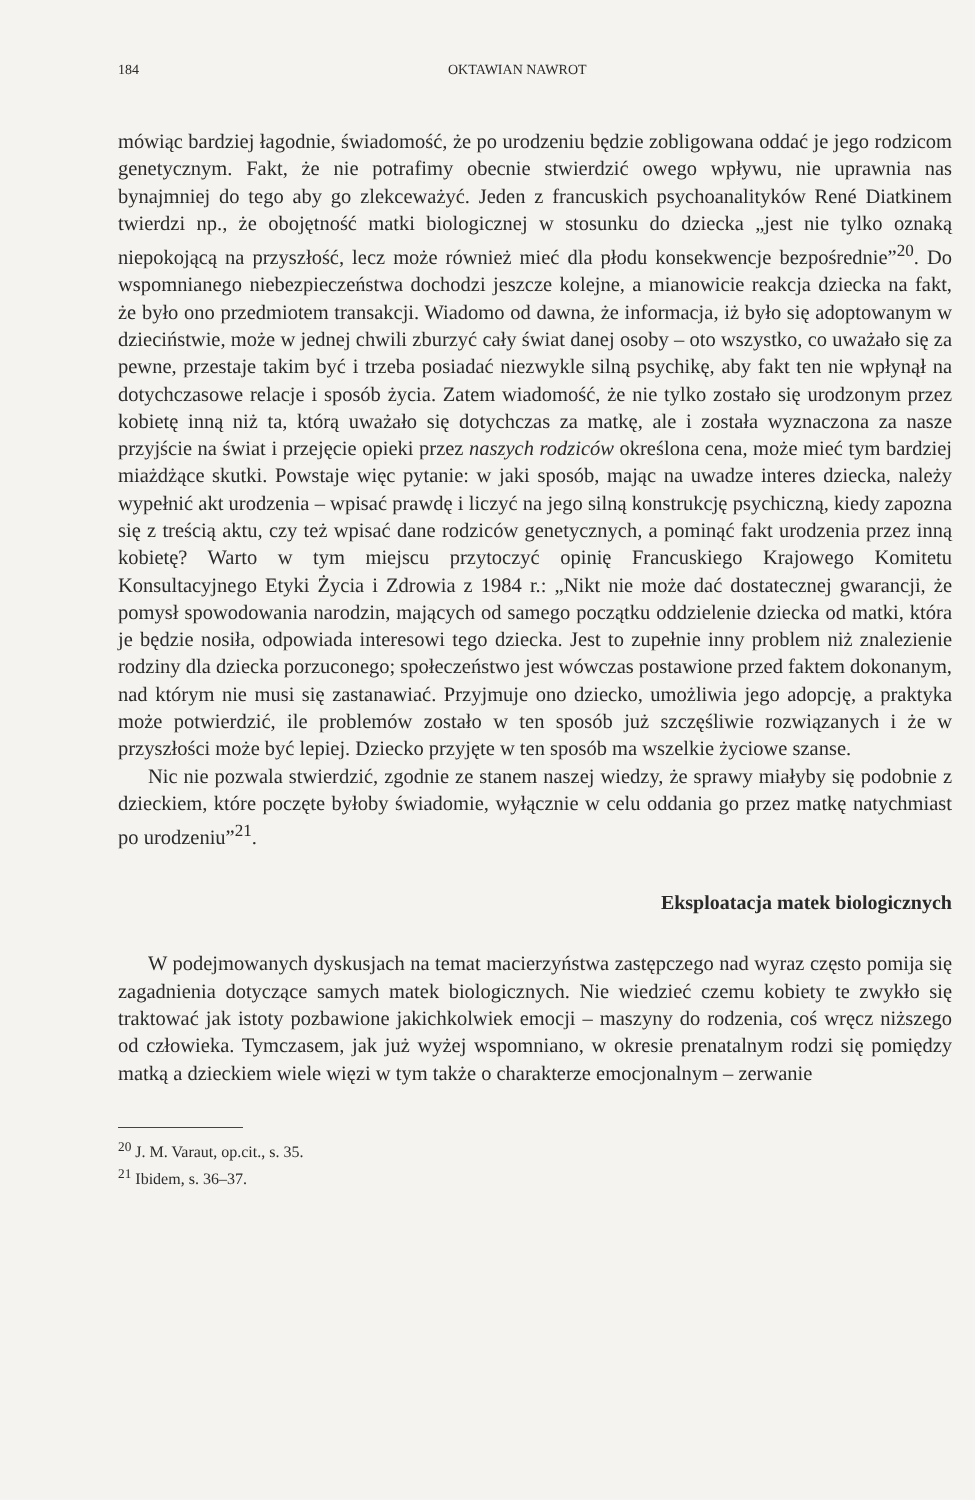184 OKTAWIAN NAWROT
mówiąc bardziej łagodnie, świadomość, że po urodzeniu będzie zobligowana oddać je jego rodzicom genetycznym. Fakt, że nie potrafimy obecnie stwierdzić owego wpływu, nie uprawnia nas bynajmniej do tego aby go zlekceważyć. Jeden z francuskich psychoanalityków René Diatkinem twierdzi np., że obojętność matki biologicznej w stosunku do dziecka „jest nie tylko oznaką niepokojącą na przyszłość, lecz może również mieć dla płodu konsekwencje bezpośrednie”<sup>20</sup>. Do wspomnianego niebezpieczeństwa dochodzi jeszcze kolejne, a mianowicie reakcja dziecka na fakt, że było ono przedmiotem transakcji. Wiadomo od dawna, że informacja, iż było się adoptowanym w dzieciństwie, może w jednej chwili zburzyć cały świat danej osoby – oto wszystko, co uważało się za pewne, przestaje takim być i trzeba posiadać niezwykle silną psychikę, aby fakt ten nie wpłynął na dotychczasowe relacje i sposób życia. Zatem wiadomość, że nie tylko zostało się urodzonym przez kobietę inną niż ta, którą uważało się dotychczas za matkę, ale i została wyznaczona za nasze przyjście na świat i przejęcie opieki przez naszych rodziców określona cena, może mieć tym bardziej miażdżące skutki. Powstaje więc pytanie: w jaki sposób, mając na uwadze interes dziecka, należy wypełnić akt urodzenia – wpisać prawdę i liczyć na jego silną konstrukcję psychiczną, kiedy zapozna się z treścią aktu, czy też wpisać dane rodziców genetycznych, a pominąć fakt urodzenia przez inną kobietę? Warto w tym miejscu przytoczyć opinię Francuskiego Krajowego Komitetu Konsultacyjnego Etyki Życia i Zdrowia z 1984 r.: „Nikt nie może dać dostatecznej gwarancji, że pomysł spowodowania narodzin, mających od samego początku oddzielenie dziecka od matki, która je będzie nosiła, odpowiada interesowi tego dziecka. Jest to zupełnie inny problem niż znalezienie rodziny dla dziecka porzuconego; społeczeństwo jest wówczas postawione przed faktem dokonanym, nad którym nie musi się zastanawiać. Przyjmuje ono dziecko, umożliwia jego adopcję, a praktyka może potwierdzić, ile problemów zostało w ten sposób już szczęśliwie rozwiązanych i że w przyszłości może być lepiej. Dziecko przyjęte w ten sposób ma wszelkie życiowe szanse.
Nic nie pozwala stwierdzić, zgodnie ze stanem naszej wiedzy, że sprawy miałyby się podobnie z dzieckiem, które poczęte byłoby świadomie, wyłącznie w celu oddania go przez matkę natychmiast po urodzeniu”<sup>21</sup>.
Eksploatacja matek biologicznych
W podejmowanych dyskusjach na temat macierzyństwa zastępczego nad wyraz często pomija się zagadnienia dotyczące samych matek biologicznych. Nie wiedzieć czemu kobiety te zwykło się traktować jak istoty pozbawione jakichkolwiek emocji – maszyny do rodzenia, coś wręcz niższego od człowieka. Tymczasem, jak już wyżej wspomniano, w okresie prenatalnym rodzi się pomiędzy matką a dzieckiem wiele więzi w tym także o charakterze emocjonalnym – zerwanie
<sup>20</sup> J. M. Varaut, op.cit., s. 35.
<sup>21</sup> Ibidem, s. 36–37.